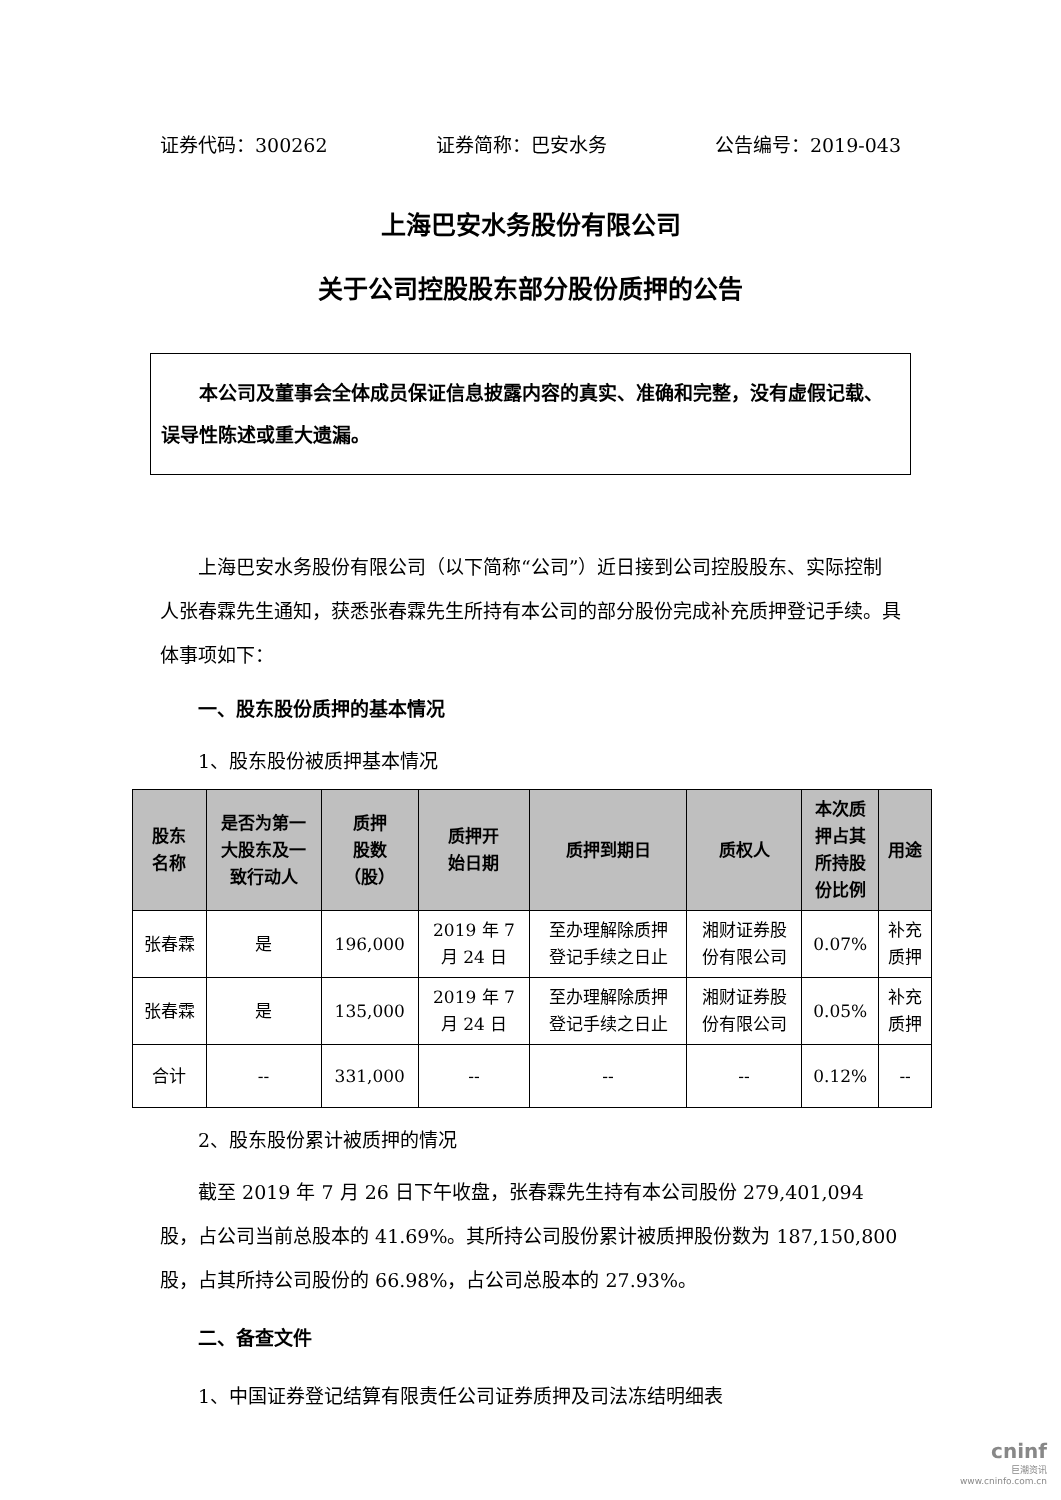证券代码：300262 证券简称：巴安水务 公告编号：2019-043
上海巴安水务股份有限公司
关于公司控股股东部分股份质押的公告
本公司及董事会全体成员保证信息披露内容的真实、准确和完整，没有虚假记载、误导性陈述或重大遗漏。
上海巴安水务股份有限公司（以下简称“公司”）近日接到公司控股股东、实际控制人张春霖先生通知，获悉张春霖先生所持有本公司的部分股份完成补充质押登记手续。具体事项如下：
一、股东股份质押的基本情况
1、股东股份被质押基本情况
| 股东 名称 | 是否为第一 大股东及一 致行动人 | 质押 股数 （股） | 质押开 始日期 | 质押到期日 | 质权人 | 本次质 押占其 所持股 份比例 | 用途 |
| --- | --- | --- | --- | --- | --- | --- | --- |
| 张春霖 | 是 | 196,000 | 2019 年 7 月 24 日 | 至办理解除质押 登记手续之日止 | 湘财证券股 份有限公司 | 0.07% | 补充 质押 |
| 张春霖 | 是 | 135,000 | 2019 年 7 月 24 日 | 至办理解除质押 登记手续之日止 | 湘财证券股 份有限公司 | 0.05% | 补充 质押 |
| 合计 | -- | 331,000 | -- | -- | -- | 0.12% | -- |
2、股东股份累计被质押的情况
截至 2019 年 7 月 26 日下午收盘，张春霖先生持有本公司股份 279,401,094 股，占公司当前总股本的 41.69%。其所持公司股份累计被质押股份数为 187,150,800 股，占其所持公司股份的 66.98%，占公司总股本的 27.93%。
二、备查文件
1、中国证券登记结算有限责任公司证券质押及司法冻结明细表
cninf
巨潮资讯
www.cninfo.com.cn